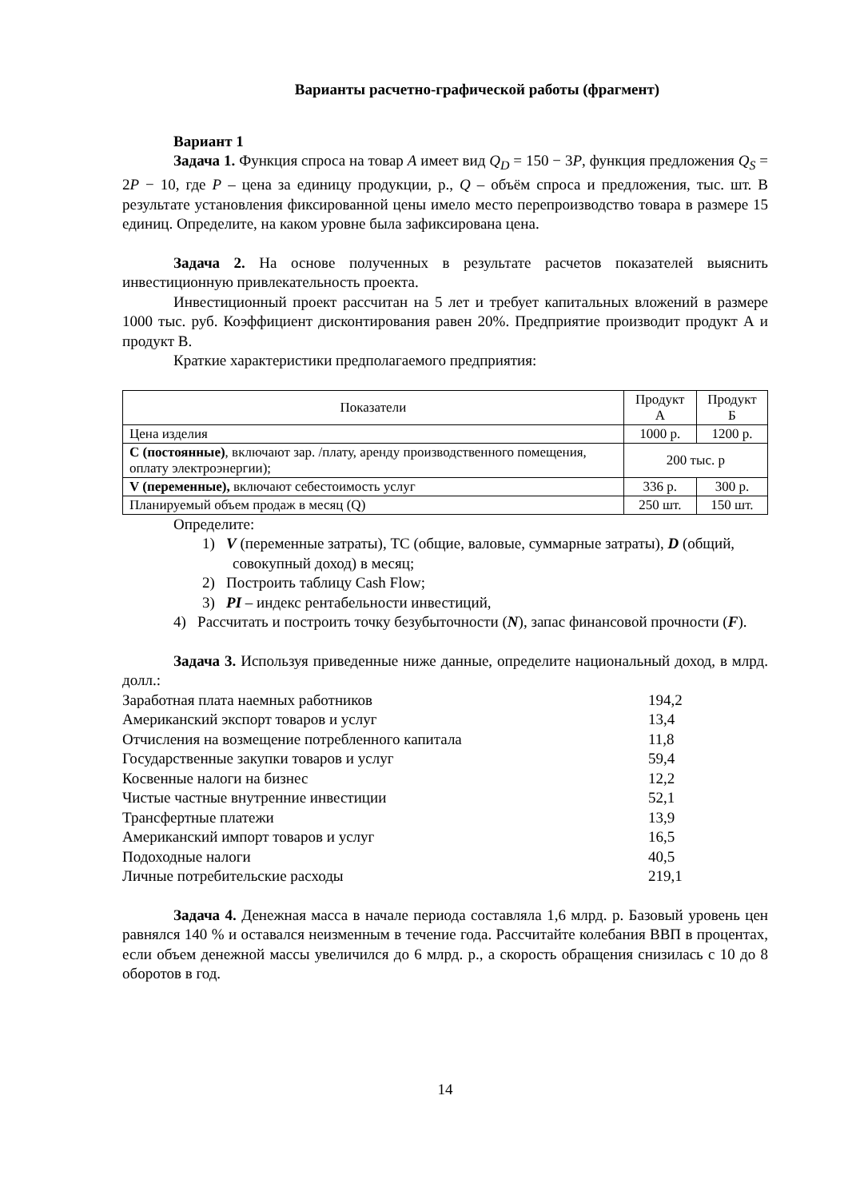Варианты расчетно-графической работы (фрагмент)
Вариант 1
Задача 1. Функция спроса на товар A имеет вид Q<sub>D</sub> = 150 − 3P, функция предложения Q<sub>S</sub> = 2P − 10, где P – цена за единицу продукции, р., Q – объём спроса и предложения, тыс. шт. В результате установления фиксированной цены имело место перепроизводство товара в размере 15 единиц. Определите, на каком уровне была зафиксирована цена.
Задача 2. На основе полученных в результате расчетов показателей выяснить инвестиционную привлекательность проекта.
Инвестиционный проект рассчитан на 5 лет и требует капитальных вложений в размере 1000 тыс. руб. Коэффициент дисконтирования равен 20%. Предприятие производит продукт А и продукт В.
Краткие характеристики предполагаемого предприятия:
| Показатели | Продукт А | Продукт Б |
| --- | --- | --- |
| Цена изделия | 1000 р. | 1200 р. |
| С (постоянные) , включают зар. /плату, аренду производственного помещения, оплату электроэнергии); | 200 тыс. р | |
| V (переменные), включают себестоимость услуг | 336 р. | 300 р. |
| Планируемый объем продаж в месяц (Q) | 250 шт. | 150 шт. |
Определите:
1) V (переменные затраты), ТС (общие, валовые, суммарные затраты), D (общий, совокупный доход) в месяц;
2) Построить таблицу Cash Flow;
3) PI – индекс рентабельности инвестиций,
4) Рассчитать и построить точку безубыточности (N), запас финансовой прочности (F).
Задача 3. Используя приведенные ниже данные, определите национальный доход, в млрд. долл.:
| Заработная плата наемных работников | 194,2 |
| Американский экспорт товаров и услуг | 13,4 |
| Отчисления на возмещение потребленного капитала | 11,8 |
| Государственные закупки товаров и услуг | 59,4 |
| Косвенные налоги на бизнес | 12,2 |
| Чистые частные внутренние инвестиции | 52,1 |
| Трансфертные платежи | 13,9 |
| Американский импорт товаров и услуг | 16,5 |
| Подоходные налоги | 40,5 |
| Личные потребительские расходы | 219,1 |
Задача 4. Денежная масса в начале периода составляла 1,6 млрд. р. Базовый уровень цен равнялся 140 % и оставался неизменным в течение года. Рассчитайте колебания ВВП в процентах, если объем денежной массы увеличился до 6 млрд. р., а скорость обращения снизилась с 10 до 8 оборотов в год.
14